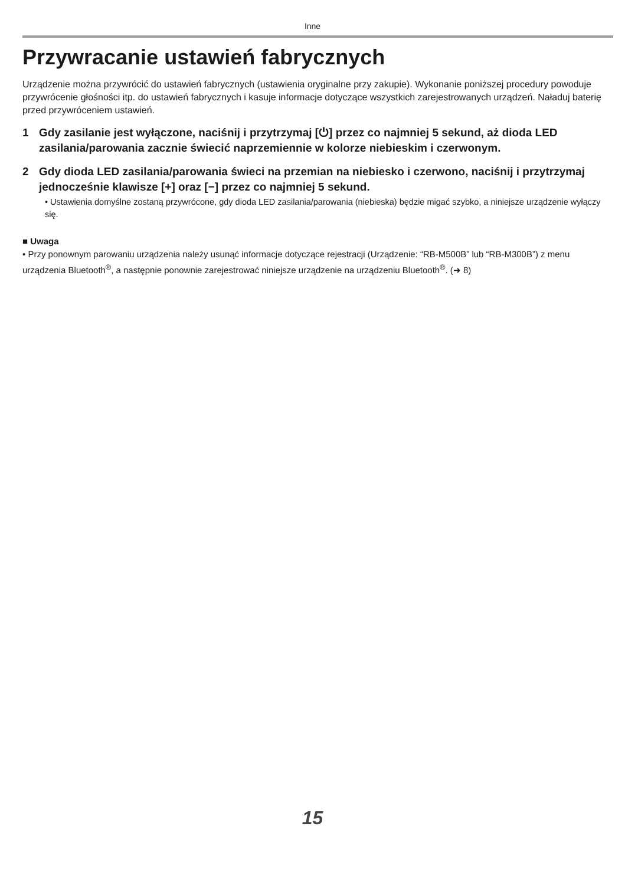Inne
Przywracanie ustawień fabrycznych
Urządzenie można przywrócić do ustawień fabrycznych (ustawienia oryginalne przy zakupie). Wykonanie poniższej procedury powoduje przywrócenie głośności itp. do ustawień fabrycznych i kasuje informacje dotyczące wszystkich zarejestrowanych urządzeń. Naładuj baterię przed przywróceniem ustawień.
1 Gdy zasilanie jest wyłączone, naciśnij i przytrzymaj [⏻] przez co najmniej 5 sekund, aż dioda LED zasilania/parowania zacznie świecić naprzemiennie w kolorze niebieskim i czerwonym.
2 Gdy dioda LED zasilania/parowania świeci na przemian na niebiesko i czerwono, naciśnij i przytrzymaj jednocześnie klawisze [+] oraz [−] przez co najmniej 5 sekund.
• Ustawienia domyślne zostaną przywrócone, gdy dioda LED zasilania/parowania (niebieska) będzie migać szybko, a niniejsze urządzenie wyłączy się.
■ Uwaga
• Przy ponownym parowaniu urządzenia należy usunąć informacje dotyczące rejestracji (Urządzenie: “RB-M500B” lub “RB-M300B”) z menu urządzenia Bluetooth<sup>®</sup>, a następnie ponownie zarejestrować niniejsze urządzenie na urządzeniu Bluetooth<sup>®</sup>. (➜ 8)
15